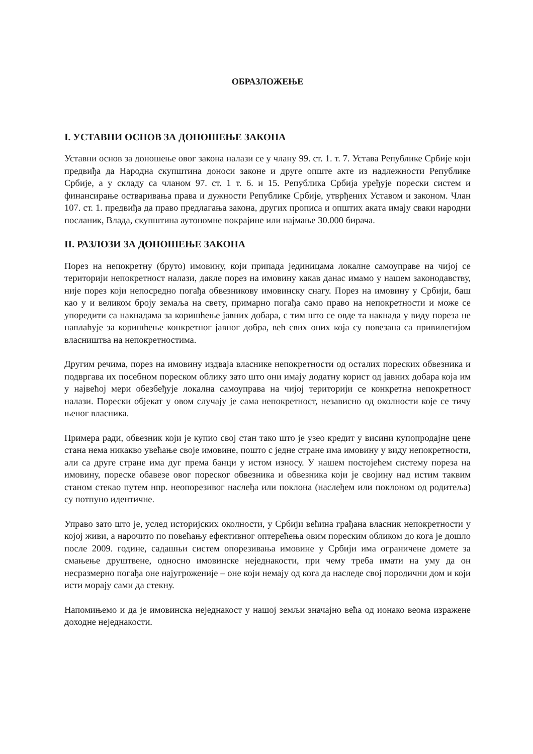ОБРАЗЛОЖЕЊЕ
I. УСТАВНИ ОСНОВ ЗА ДОНОШЕЊЕ ЗАКОНА
Уставни основ за доношење овог закона налази се у члану 99. ст. 1. т. 7. Устава Републике Србије који предвиђа да Народна скупштина доноси законе и друге опште акте из надлежности Републике Србије, а у складу са чланом 97. ст. 1 т. 6. и 15. Република Србија уређује порески систем и финансирање остваривања права и дужности Републике Србије, утврђених Уставом и законом. Члан 107. ст. 1. предвиђа да право предлагања закона, других прописа и општих аката имају сваки народни посланик, Влада, скупштина аутономне покрајине или најмање 30.000 бирача.
II. РАЗЛОЗИ ЗА ДОНОШЕЊЕ ЗАКОНА
Порез на непокретну (бруто) имовину, који припада јединицама локалне самоуправе на чијој се територији непокретност налази, дакле порез на имовину какав данас имамо у нашем законодавству, није порез који непосредно погађа обвезникову имовинску снагу. Порез на имовину у Србији, баш као у и великом броју земаља на свету, примарно погађа само право на непокретности и може се упоредити са накнадама за коришћење јавних добара, с тим што се овде та накнада у виду пореза не наплаћује за коришћење конкретног јавног добра, већ свих оних која су повезана са привилегијом власништва на непокретностима.
Другим речима, порез на имовину издваја власнике непокретности од осталих пореских обвезника и подвргава их посебном пореском облику зато што они имају додатну корист од јавних добара која им у највећој мери обезбеђује локална самоуправа на чијој територији се конкретна непокретност налази. Порески објекат у овом случају је сама непокретност, независно од околности које се тичу њеног власника.
Примера ради, обвезник који је купио свој стан тако што је узео кредит у висини купопродајне цене стана нема никакво увећање своје имовине, пошто с једне стране има имовину у виду непокретности, али са друге стране има дуг према банци у истом износу. У нашем постојећем систему пореза на имовину, пореске обавезе овог пореског обвезника и обвезника који је својину над истим таквим станом стекао путем нпр. неопорезивог наслеђа или поклона (наслеђем или поклоном од родитеља) су потпуно идентичне.
Управо зато што је, услед историјских околности, у Србији већина грађана власник непокретности у којој живи, а нарочито по повећању ефективног оптерећења овим пореским обликом до кога је дошло после 2009. године, садашњи систем опорезивања имовине у Србији има ограничене домете за смањење друштвене, односно имовинске неједнакости, при чему треба имати на уму да он несразмерно погађа оне најугроженије – оне који немају од кога да наследе свој породични дом и који исти морају сами да стекну.
Напомињемо и да је имовинска неједнакост у нашој земљи значајно већа од ионако веома изражене доходне неједнакости.